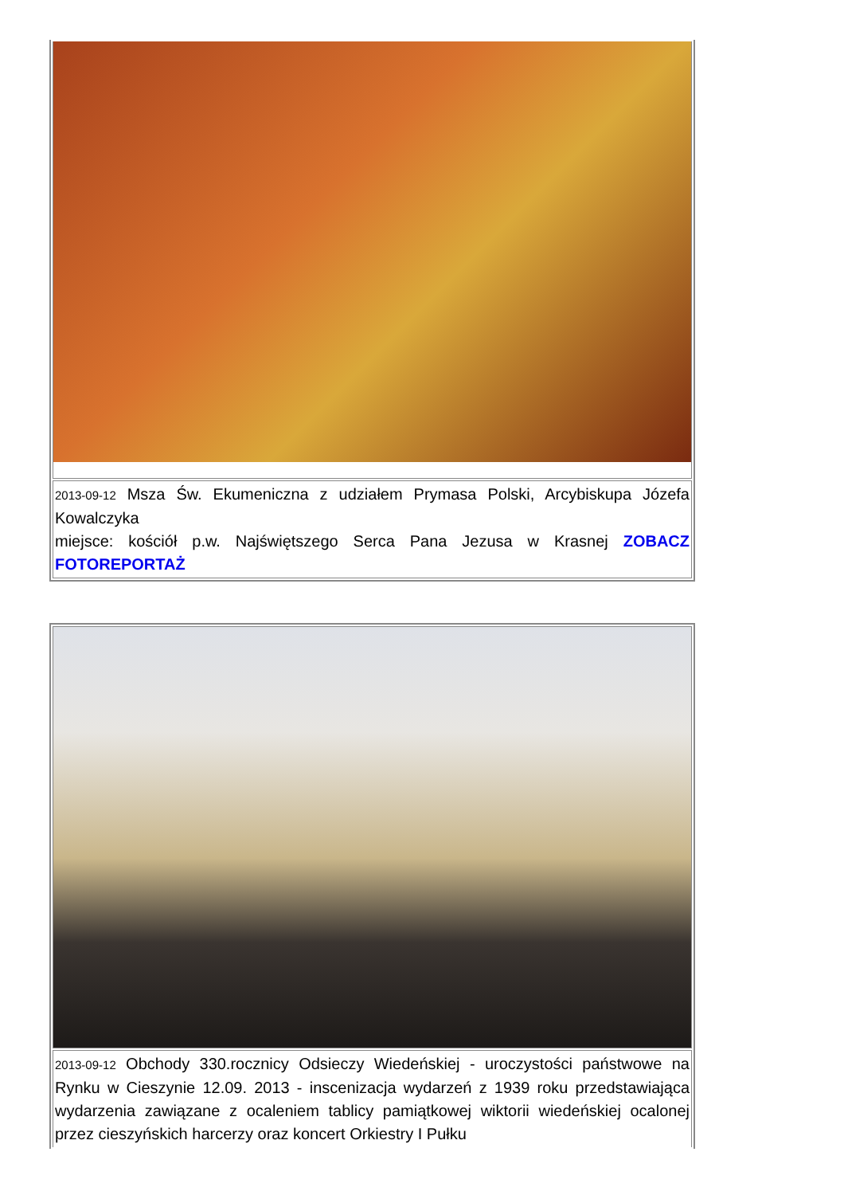2013-09-12 Msza Św. Ekumeniczna z udziałem Prymasa Polski, Arcybiskupa Józefa Kowalczyka
miejsce: kościół p.w. Najświętszego Serca Pana Jezusa w Krasnej ZOBACZ FOTOREPORTAŻ
2013-09-12 Obchody 330.rocznicy Odsieczy Wiedeńskiej - uroczystości państwowe na Rynku w Cieszynie 12.09. 2013 - inscenizacja wydarzeń z 1939 roku przedstawiająca wydarzenia zawiązane z ocaleniem tablicy pamiątkowej wiktorii wiedeńskiej ocalonej przez cieszyńskich harcerzy oraz koncert Orkiestry I Pułku